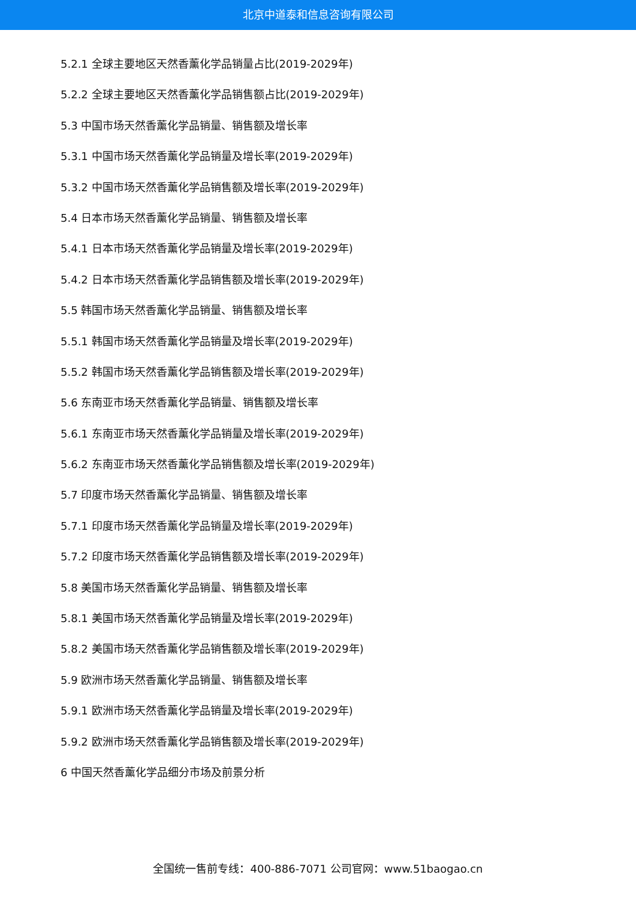北京中道泰和信息咨询有限公司
5.2.1 全球主要地区天然香薰化学品销量占比(2019-2029年)
5.2.2 全球主要地区天然香薰化学品销售额占比(2019-2029年)
5.3 中国市场天然香薰化学品销量、销售额及增长率
5.3.1 中国市场天然香薰化学品销量及增长率(2019-2029年)
5.3.2 中国市场天然香薰化学品销售额及增长率(2019-2029年)
5.4 日本市场天然香薰化学品销量、销售额及增长率
5.4.1 日本市场天然香薰化学品销量及增长率(2019-2029年)
5.4.2 日本市场天然香薰化学品销售额及增长率(2019-2029年)
5.5 韩国市场天然香薰化学品销量、销售额及增长率
5.5.1 韩国市场天然香薰化学品销量及增长率(2019-2029年)
5.5.2 韩国市场天然香薰化学品销售额及增长率(2019-2029年)
5.6 东南亚市场天然香薰化学品销量、销售额及增长率
5.6.1 东南亚市场天然香薰化学品销量及增长率(2019-2029年)
5.6.2 东南亚市场天然香薰化学品销售额及增长率(2019-2029年)
5.7 印度市场天然香薰化学品销量、销售额及增长率
5.7.1 印度市场天然香薰化学品销量及增长率(2019-2029年)
5.7.2 印度市场天然香薰化学品销售额及增长率(2019-2029年)
5.8 美国市场天然香薰化学品销量、销售额及增长率
5.8.1 美国市场天然香薰化学品销量及增长率(2019-2029年)
5.8.2 美国市场天然香薰化学品销售额及增长率(2019-2029年)
5.9 欧洲市场天然香薰化学品销量、销售额及增长率
5.9.1 欧洲市场天然香薰化学品销量及增长率(2019-2029年)
5.9.2 欧洲市场天然香薰化学品销售额及增长率(2019-2029年)
6 中国天然香薰化学品细分市场及前景分析
全国统一售前专线：400-886-7071 公司官网：www.51baogao.cn